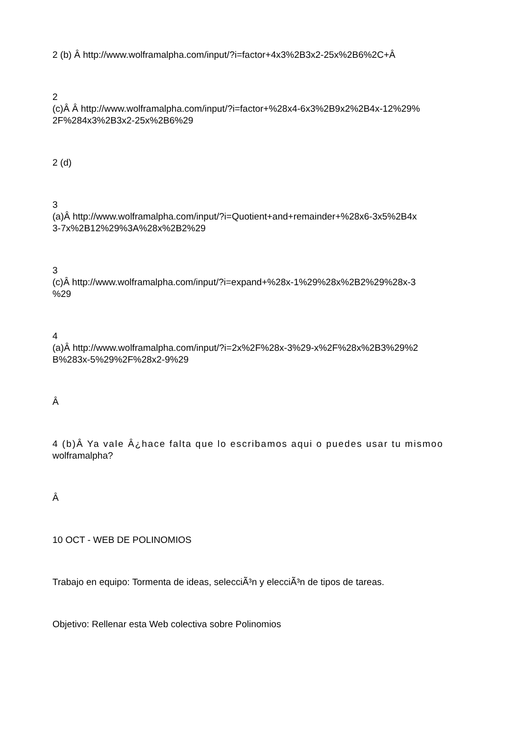2 (b) Â http://www.wolframalpha.com/input/?i=factor+4x3%2B3x2-25x%2B6%2C+Â
2
(c)Â Â http://www.wolframalpha.com/input/?i=factor+%28x4-6x3%2B9x2%2B4x-12%29%
2F%284x3%2B3x2-25x%2B6%29
2 (d)
3
(a)Â http://www.wolframalpha.com/input/?i=Quotient+and+remainder+%28x6-3x5%2B4x
3-7x%2B12%29%3A%28x%2B2%29
3
(c)Â http://www.wolframalpha.com/input/?i=expand+%28x-1%29%28x%2B2%29%28x-3
%29
4
(a)Â http://www.wolframalpha.com/input/?i=2x%2F%28x-3%29-x%2F%28x%2B3%29%2
B%283x-5%29%2F%28x2-9%29
Â
4 (b)Â Ya vale Â¿hace falta que lo escribamos aqui o puedes usar tu mismoo
wolframalpha?
Â
10 OCT - WEB DE POLINOMIOS
Trabajo en equipo: Tormenta de ideas, selecciÃ³n y elecciÃ³n de tipos de tareas.
Objetivo: Rellenar esta Web colectiva sobre Polinomios